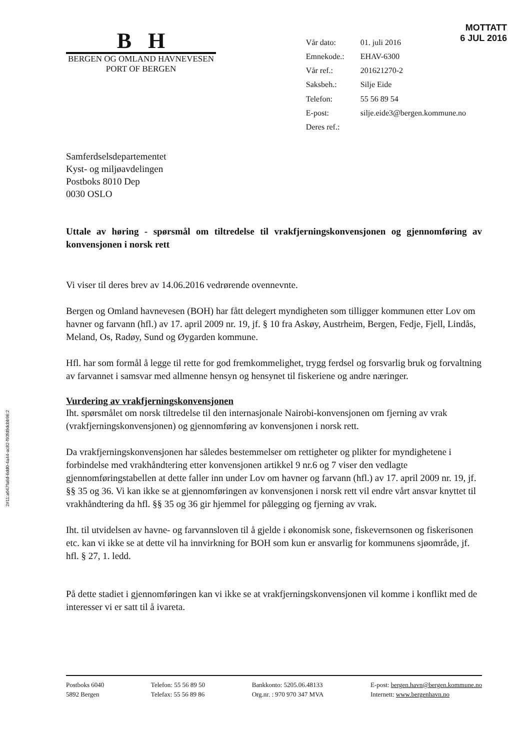MOTTATT
6 JUL 2016
B H
BERGEN OG OMLAND HAVNEVESEN
PORT OF BERGEN
| Vår dato: | 01. juli 2016 |
| Emnekode.: | EHAV-6300 |
| Vår ref.: | 201621270-2 |
| Saksbeh.: | Silje Eide |
| Telefon: | 55 56 89 54 |
| E-post: | silje.eide3@bergen.kommune.no |
| Deres ref.: | |
Samferdselsdepartementet
Kyst- og miljøavdelingen
Postboks 8010 Dep
0030 OSLO
Uttale av høring - spørsmål om tiltredelse til vrakfjerningskonvensjonen og gjennomføring av konvensjonen i norsk rett
Vi viser til deres brev av 14.06.2016 vedrørende ovennevnte.
Bergen og Omland havnevesen (BOH) har fått delegert myndigheten som tilligger kommunen etter Lov om havner og farvann (hfl.) av 17. april 2009 nr. 19, jf. § 10 fra Askøy, Austrheim, Bergen, Fedje, Fjell, Lindås, Meland, Os, Radøy, Sund og Øygarden kommune.
Hfl. har som formål å legge til rette for god fremkommelighet, trygg ferdsel og forsvarlig bruk og forvaltning av farvannet i samsvar med allmenne hensyn og hensynet til fiskeriene og andre næringer.
Vurdering av vrakfjerningskonvensjonen
Iht. spørsmålet om norsk tiltredelse til den internasjonale Nairobi-konvensjonen om fjerning av vrak (vrakfjerningskonvensjonen) og gjennomføring av konvensjonen i norsk rett.
Da vrakfjerningskonvensjonen har således bestemmelser om rettigheter og plikter for myndighetene i forbindelse med vrakhåndtering etter konvensjonen artikkel 9 nr.6 og 7 viser den vedlagte gjennomføringstabellen at dette faller inn under Lov om havner og farvann (hfl.) av 17. april 2009 nr. 19, jf. §§ 35 og 36. Vi kan ikke se at gjennomføringen av konvensjonen i norsk rett vil endre vårt ansvar knyttet til vrakhåndtering da hfl. §§ 35 og 36 gir hjemmel for pålegging og fjerning av vrak.
Iht. til utvidelsen av havne- og farvannsloven til å gjelde i økonomisk sone, fiskevernsonen og fiskerisonen etc. kan vi ikke se at dette vil ha innvirkning for BOH som kun er ansvarlig for kommunens sjøområde, jf. hfl. § 27, 1. ledd.
På dette stadiet i gjennomføringen kan vi ikke se at vrakfjerningskonvensjonen vil komme i konflikt med de interesser vi er satt til å ivareta.
2#11:a047fa6d-6dd0-4a44-ac82-f93fd9dcbb96:2
Postboks 6040
5892 Bergen
Telefon: 55 56 89 50
Telefax: 55 56 89 86
Bankkonto: 5205.06.48133
Org.nr. : 970 970 347 MVA
E-post: bergen.havn@bergen.kommune.no
Internett: www.bergenhavn.no